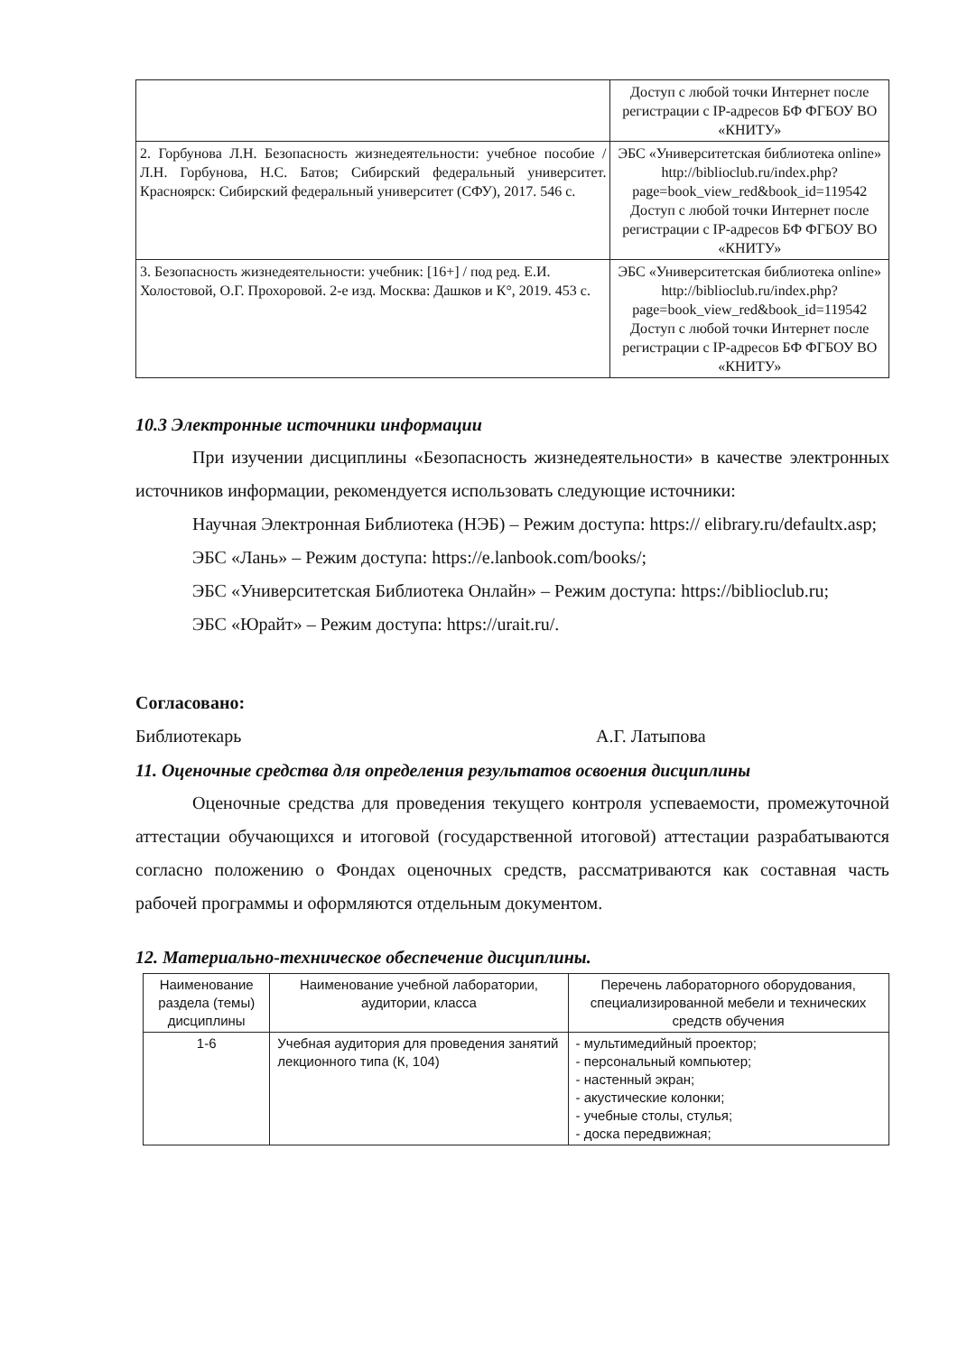| | Доступ с любой точки Интернет после регистрации с IP-адресов БФ ФГБОУ ВО «КНИТУ» |
| 2. Горбунова Л.Н. Безопасность жизнедеятельности: учебное пособие / Л.Н. Горбунова, Н.С. Батов; Сибирский федеральный университет. Красноярск: Сибирский федеральный университет (СФУ), 2017. 546 с. | ЭБС «Университетская библиотека online» http://biblioclub.ru/index.php?page=book_view_red&book_id=119542 Доступ с любой точки Интернет после регистрации с IP-адресов БФ ФГБОУ ВО «КНИТУ» |
| 3. Безопасность жизнедеятельности: учебник: [16+] / под ред. Е.И. Холостовой, О.Г. Прохоровой. 2-е изд. Москва: Дашков и К°, 2019. 453 с. | ЭБС «Университетская библиотека online» http://biblioclub.ru/index.php?page=book_view_red&book_id=119542 Доступ с любой точки Интернет после регистрации с IP-адресов БФ ФГБОУ ВО «КНИТУ» |
10.3 Электронные источники информации
При изучении дисциплины «Безопасность жизнедеятельности» в качестве электронных источников информации, рекомендуется использовать следующие источники:
Научная Электронная Библиотека (НЭБ) – Режим доступа: https:// elibrary.ru/defaultx.asp;
ЭБС «Лань» – Режим доступа: https://e.lanbook.com/books/;
ЭБС «Университетская Библиотека Онлайн» – Режим доступа: https://biblioclub.ru;
ЭБС «Юрайт» – Режим доступа: https://urait.ru/.
Согласовано:
Библиотекарь А.Г. Латыпова
11. Оценочные средства для определения результатов освоения дисциплины
Оценочные средства для проведения текущего контроля успеваемости, промежуточной аттестации обучающихся и итоговой (государственной итоговой) аттестации разрабатываются согласно положению о Фондах оценочных средств, рассматриваются как составная часть рабочей программы и оформляются отдельным документом.
12. Материально-техническое обеспечение дисциплины.
| Наименование раздела (темы) дисциплины | Наименование учебной лаборатории, аудитории, класса | Перечень лабораторного оборудования, специализированной мебели и технических средств обучения |
| --- | --- | --- |
| 1-6 | Учебная аудитория для проведения занятий лекционного типа (К, 104) | - мультимедийный проектор; - персональный компьютер; - настенный экран; - акустические колонки; - учебные столы, стулья; - доска передвижная; |